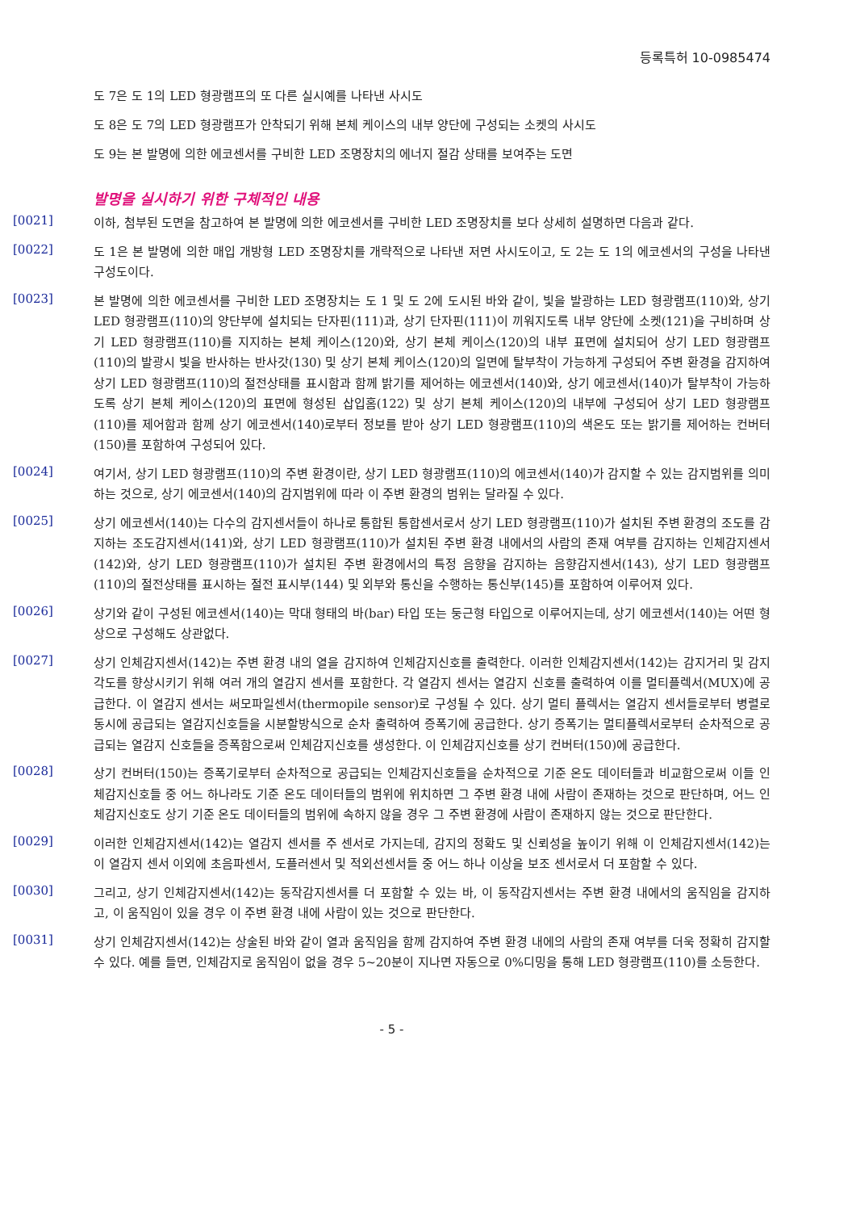등록특허 10-0985474
도 7은 도 1의 LED 형광램프의 또 다른 실시예를 나타낸 사시도
도 8은 도 7의 LED 형광램프가 안착되기 위해 본체 케이스의 내부 양단에 구성되는 소켓의 사시도
도 9는 본 발명에 의한 에코센서를 구비한 LED 조명장치의 에너지 절감 상태를 보여주는 도면
발명을 실시하기 위한 구체적인 내용
[0021]
이하, 첨부된 도면을 참고하여 본 발명에 의한 에코센서를 구비한 LED 조명장치를 보다 상세히 설명하면 다음과 같다.
[0022]
도 1은 본 발명에 의한 매입 개방형 LED 조명장치를 개략적으로 나타낸 저면 사시도이고, 도 2는 도 1의 에코센서의 구성을 나타낸 구성도이다.
[0023]
본 발명에 의한 에코센서를 구비한 LED 조명장치는 도 1 및 도 2에 도시된 바와 같이, 빛을 발광하는 LED 형광램프(110)와, 상기 LED 형광램프(110)의 양단부에 설치되는 단자핀(111)과, 상기 단자핀(111)이 끼워지도록 내부 양단에 소켓(121)을 구비하며 상기 LED 형광램프(110)를 지지하는 본체 케이스(120)와, 상기 본체 케이스(120)의 내부 표면에 설치되어 상기 LED 형광램프(110)의 발광시 빛을 반사하는 반사갓(130) 및 상기 본체 케이스(120)의 일면에 탈부착이 가능하게 구성되어 주변 환경을 감지하여 상기 LED 형광램프(110)의 절전상태를 표시함과 함께 밝기를 제어하는 에코센서(140)와, 상기 에코센서(140)가 탈부착이 가능하도록 상기 본체 케이스(120)의 표면에 형성된 삽입홈(122) 및 상기 본체 케이스(120)의 내부에 구성되어 상기 LED 형광램프(110)를 제어함과 함께 상기 에코센서(140)로부터 정보를 받아 상기 LED 형광램프(110)의 색온도 또는 밝기를 제어하는 컨버터(150)를 포함하여 구성되어 있다.
[0024]
여기서, 상기 LED 형광램프(110)의 주변 환경이란, 상기 LED 형광램프(110)의 에코센서(140)가 감지할 수 있는 감지범위를 의미하는 것으로, 상기 에코센서(140)의 감지범위에 따라 이 주변 환경의 범위는 달라질 수 있다.
[0025]
상기 에코센서(140)는 다수의 감지센서들이 하나로 통합된 통합센서로서 상기 LED 형광램프(110)가 설치된 주변 환경의 조도를 감지하는 조도감지센서(141)와, 상기 LED 형광램프(110)가 설치된 주변 환경 내에서의 사람의 존재 여부를 감지하는 인체감지센서(142)와, 상기 LED 형광램프(110)가 설치된 주변 환경에서의 특정 음향을 감지하는 음향감지센서(143), 상기 LED 형광램프(110)의 절전상태를 표시하는 절전 표시부(144) 및 외부와 통신을 수행하는 통신부(145)를 포함하여 이루어져 있다.
[0026]
상기와 같이 구성된 에코센서(140)는 막대 형태의 바(bar) 타입 또는 둥근형 타입으로 이루어지는데, 상기 에코센서(140)는 어떤 형상으로 구성해도 상관없다.
[0027]
상기 인체감지센서(142)는 주변 환경 내의 열을 감지하여 인체감지신호를 출력한다. 이러한 인체감지센서(142)는 감지거리 및 감지각도를 향상시키기 위해 여러 개의 열감지 센서를 포함한다. 각 열감지 센서는 열감지 신호를 출력하여 이를 멀티플렉서(MUX)에 공급한다. 이 열감지 센서는 써모파일센서(thermopile sensor)로 구성될 수 있다. 상기 멀티 플렉서는 열감지 센서들로부터 병렬로 동시에 공급되는 열감지신호들을 시분할방식으로 순차 출력하여 증폭기에 공급한다. 상기 증폭기는 멀티플렉서로부터 순차적으로 공급되는 열감지 신호들을 증폭함으로써 인체감지신호를 생성한다. 이 인체감지신호를 상기 컨버터(150)에 공급한다.
[0028]
상기 컨버터(150)는 증폭기로부터 순차적으로 공급되는 인체감지신호들을 순차적으로 기준 온도 데이터들과 비교함으로써 이들 인체감지신호들 중 어느 하나라도 기준 온도 데이터들의 범위에 위치하면 그 주변 환경 내에 사람이 존재하는 것으로 판단하며, 어느 인체감지신호도 상기 기준 온도 데이터들의 범위에 속하지 않을 경우 그 주변 환경에 사람이 존재하지 않는 것으로 판단한다.
[0029]
이러한 인체감지센서(142)는 열감지 센서를 주 센서로 가지는데, 감지의 정확도 및 신뢰성을 높이기 위해 이 인체감지센서(142)는 이 열감지 센서 이외에 초음파센서, 도플러센서 및 적외선센서들 중 어느 하나 이상을 보조 센서로서 더 포함할 수 있다.
[0030]
그리고, 상기 인체감지센서(142)는 동작감지센서를 더 포함할 수 있는 바, 이 동작감지센서는 주변 환경 내에서의 움직임을 감지하고, 이 움직임이 있을 경우 이 주변 환경 내에 사람이 있는 것으로 판단한다.
[0031]
상기 인체감지센서(142)는 상술된 바와 같이 열과 움직임을 함께 감지하여 주변 환경 내에의 사람의 존재 여부를 더욱 정확히 감지할 수 있다. 예를 들면, 인체감지로 움직임이 없을 경우 5~20분이 지나면 자동으로 0%디밍을 통해 LED 형광램프(110)를 소등한다.
- 5 -